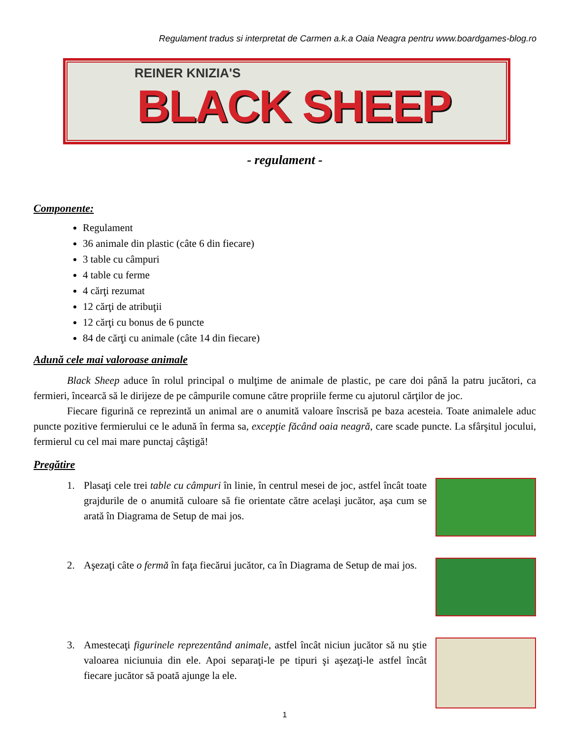Regulament tradus si interpretat de Carmen a.k.a Oaia Neagra pentru www.boardgames-blog.ro
REINER KNIZIA'S
BLACK SHEEP
- regulament -
Componente:
Regulament
36 animale din plastic (câte 6 din fiecare)
3 table cu câmpuri
4 table cu ferme
4 cărţi rezumat
12 cărţi de atribuţii
12 cărţi cu bonus de 6 puncte
84 de cărţi cu animale (câte 14 din fiecare)
Adună cele mai valoroase animale
Black Sheep aduce în rolul principal o mulţime de animale de plastic, pe care doi până la patru jucători, ca fermieri, încearcă să le dirijeze de pe câmpurile comune către propriile ferme cu ajutorul cărţilor de joc.
Fiecare figurină ce reprezintă un animal are o anumită valoare înscrisă pe baza acesteia. Toate animalele aduc puncte pozitive fermierului ce le adună în ferma sa, excepţie făcând oaia neagră, care scade puncte. La sfârşitul jocului, fermierul cu cel mai mare punctaj câştigă!
Pregătire
1. Plasaţi cele trei table cu câmpuri în linie, în centrul mesei de joc, astfel încât toate grajdurile de o anumită culoare să fie orientate către acelaşi jucător, aşa cum se arată în Diagrama de Setup de mai jos.
2. Aşezaţi câte o fermă în faţa fiecărui jucător, ca în Diagrama de Setup de mai jos.
3. Amestecaţi figurinele reprezentând animale, astfel încât niciun jucător să nu ştie valoarea niciunuia din ele. Apoi separaţi-le pe tipuri şi aşezaţi-le astfel încât fiecare jucător să poată ajunge la ele.
1